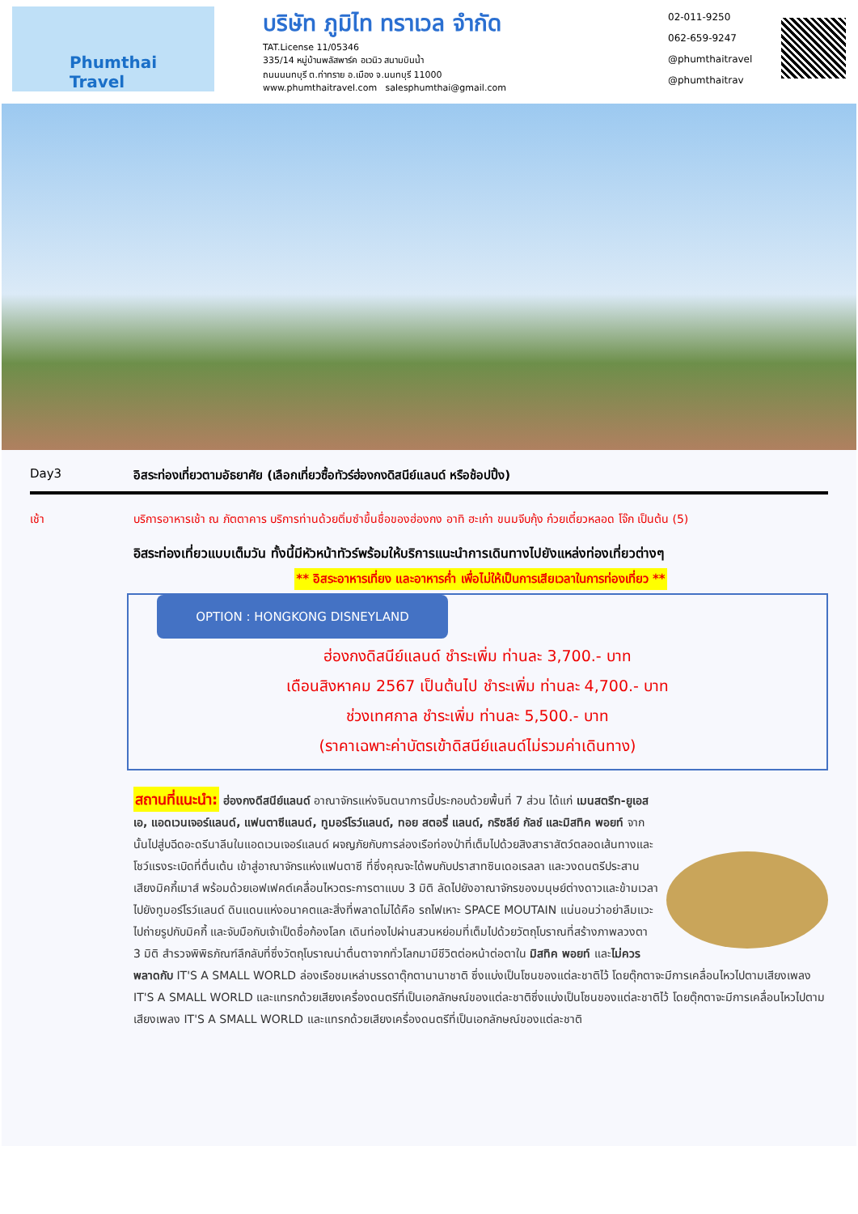Phumthai
Travel
บริษัท ภูมิไท ทราเวล จำกัด
TAT.License 11/05346
335/14 หมู่บ้านพลัสพาร์ค อเวนิว สนามบินน้ำ
ถนนนนทบุรี ต.ท่าทราย อ.เมือง จ.นนทบุรี 11000
www.phumthaitravel.com salesphumthai@gmail.com
02-011-9250
062-659-9247
@phumthaitravel
@phumthaitrav
Day3 อิสระท่องเที่ยวตามอัธยาศัย (เลือกเที่ยวซื้อทัวร์ฮ่องกงดิสนีย์แลนด์ หรือช้อปปิ้ง)
เช้า บริการอาหารเช้า ณ ภัตตาคาร บริการท่านด้วยติ่มซำขึ้นชื่อของฮ่องกง อาทิ ฮะเก๋า ขนมจีบกุ้ง ก๋วยเตี๋ยวหลอด โจ๊ก เป็นต้น (5)
อิสระท่องเที่ยวแบบเต็มวัน ทั้งนี้มีหัวหน้าทัวร์พร้อมให้บริการแนะนำการเดินทางไปยังแหล่งท่องเที่ยวต่างๆ
** อิสระอาหารเที่ยง และอาหารค่ำ เพื่อไม่ให้เป็นการเสียเวลาในการท่องเที่ยว **
OPTION : HONGKONG DISNEYLAND
ฮ่องกงดิสนีย์แลนด์ ชำระเพิ่ม ท่านละ 3,700.- บาท
เดือนสิงหาคม 2567 เป็นต้นไป ชำระเพิ่ม ท่านละ 4,700.- บาท
ช่วงเทศกาล ชำระเพิ่ม ท่านละ 5,500.- บาท
(ราคาเฉพาะค่าบัตรเข้าดิสนีย์แลนด์ไม่รวมค่าเดินทาง)
สถานที่แนะนำ: ฮ่องกงดีสนีย์แลนด์ อาณาจักรแห่งจินตนาการนี้ประกอบด้วยพื้นที่ 7 ส่วน ได้แก่ เมนสตรีท-ยูเอสเอ, แอดเวนเจอร์แลนด์, แฟนตาซีแลนด์, ทูมอร์โรว์แลนด์, ทอย สตอรี่ แลนด์, กริซลีย์ กัลช์ และมิสทิค พอยท์ จากนั้นไปสู่บฉีดอะดรีนาลีนในแอดเวนเจอร์แลนด์ ผจญภัยกับการล่องเรือท่องป่าที่เต็มไปด้วยสิงสาราสัตว์ตลอดเส้นทางและโชว์แรงระเบิดที่ตื่นเต้น เข้าสู่อาณาจักรแห่งแฟนตาซี ที่ซึ่งคุณจะได้พบกับปราสาทซินเดอเรลลา และวงดนตรีประสานเสียงมิคกี้เมาส์ พร้อมด้วยเอฟเฟคต์เคลื่อนไหวตระการตาแบบ 3 มิติ ลัดไปยังอาณาจักรของมนุษย์ต่างดาวและข้ามเวลาไปยังทูมอร์โรว์แลนด์ ดินแดนแห่งอนาคตและสิ่งที่พลาดไม่ได้คือ รถไฟเหาะ SPACE MOUTAIN แน่นอนว่าอย่าลืมแวะไปถ่ายรูปกับมิคกี้ และจับมือกับเจ้าเป็ดชื่อก้องโลก เดินท่องไปผ่านสวนหย่อมที่เต็มไปด้วยวัตถุโบราณที่สร้างภาพลวงตา 3 มิติ สำรวจพิพิธภัณฑ์ลึกลับที่ซึ่งวัตถุโบราณน่าตื่นตาจากทั่วโลกมามีชีวิตต่อหน้าต่อตาใน มิสทิค พอยท์ และไม่ควรพลาดกับ IT'S A SMALL WORLD ล่องเรือชมเหล่าบรรดาตุ๊กตานานาชาติ ซึ่งแบ่งเป็นโซนของแต่ละชาติไว้ โดยตุ๊กตาจะมีการเคลื่อนไหวไปตามเสียงเพลง IT'S A SMALL WORLD และแทรกด้วยเสียงเครื่องดนตรีที่เป็นเอกลักษณ์ของแต่ละชาติซึ่งแบ่งเป็นโซนของแต่ละชาติไว้ โดยตุ๊กตาจะมีการเคลื่อนไหวไปตามเสียงเพลง IT'S A SMALL WORLD และแทรกด้วยเสียงเครื่องดนตรีที่เป็นเอกลักษณ์ของแต่ละชาติ